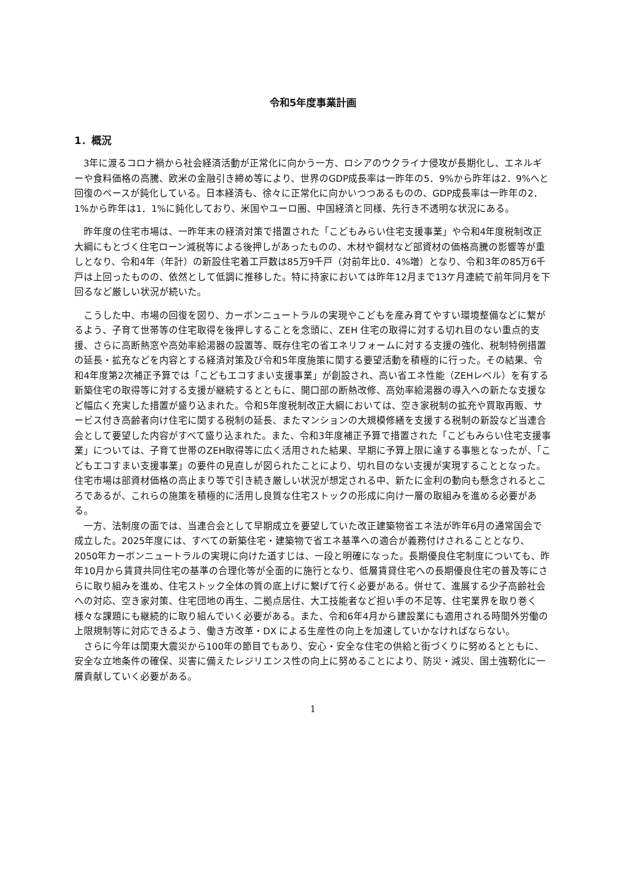令和5年度事業計画
1．概況
3年に渡るコロナ禍から社会経済活動が正常化に向かう一方、ロシアのウクライナ侵攻が長期化し、エネルギーや食料価格の高騰、欧米の金融引き締め等により、世界のGDP成長率は一昨年の5．9%から昨年は2．9%へと回復のペースが鈍化している。日本経済も、徐々に正常化に向かいつつあるものの、GDP成長率は一昨年の2．1%から昨年は1．1%に鈍化しており、米国やユーロ圏、中国経済と同様、先行き不透明な状況にある。
昨年度の住宅市場は、一昨年末の経済対策で措置された「こどもみらい住宅支援事業」や令和4年度税制改正大綱にもとづく住宅ローン減税等による後押しがあったものの、木材や鋼材など部資材の価格高騰の影響等が重しとなり、令和4年（年計）の新設住宅着工戸数は85万9千戸（対前年比0．4%増）となり、令和3年の85万6千戸は上回ったものの、依然として低調に推移した。特に持家においては昨年12月まで13ケ月連続で前年同月を下回るなど厳しい状況が続いた。
こうした中、市場の回復を図り、カーボンニュートラルの実現やこどもを産み育てやすい環境整備などに繋がるよう、子育て世帯等の住宅取得を後押しすることを念頭に、ZEH 住宅の取得に対する切れ目のない重点的支援、さらに高断熱窓や高効率給湯器の設置等、既存住宅の省エネリフォームに対する支援の強化、税制特例措置の延長・拡充などを内容とする経済対策及び令和5年度施策に関する要望活動を積極的に行った。その結果、令和4年度第2次補正予算では「こどもエコすまい支援事業」が創設され、高い省エネ性能（ZEHレベル）を有する新築住宅の取得等に対する支援が継続するとともに、開口部の断熱改修、高効率給湯器の導入への新たな支援など幅広く充実した措置が盛り込まれた。令和5年度税制改正大綱においては、空き家税制の拡充や買取再販、サービス付き高齢者向け住宅に関する税制の延長、またマンションの大規模修繕を支援する税制の新設など当連合会として要望した内容がすべて盛り込まれた。また、令和3年度補正予算で措置された「こどもみらい住宅支援事業」については、子育て世帯のZEH取得等に広く活用された結果、早期に予算上限に達する事態となったが、「こどもエコすまい支援事業」の要件の見直しが図られたことにより、切れ目のない支援が実現することとなった。住宅市場は部資材価格の高止まり等で引き続き厳しい状況が想定される中、新たに金利の動向も懸念されるところであるが、これらの施策を積極的に活用し良質な住宅ストックの形成に向け一層の取組みを進める必要がある。
一方、法制度の面では、当連合会として早期成立を要望していた改正建築物省エネ法が昨年6月の通常国会で成立した。2025年度には、すべての新築住宅・建築物で省エネ基準への適合が義務付けされることとなり、2050年カーボンニュートラルの実現に向けた道すじは、一段と明確になった。長期優良住宅制度についても、昨年10月から賃貸共同住宅の基準の合理化等が全面的に施行となり、低層賃貸住宅への長期優良住宅の普及等にさらに取り組みを進め、住宅ストック全体の質の底上げに繋げて行く必要がある。併せて、進展する少子高齢社会への対応、空き家対策、住宅団地の再生、二拠点居住、大工技能者など担い手の不足等、住宅業界を取り巻く様々な課題にも継続的に取り組んでいく必要がある。また、令和6年4月から建設業にも適用される時間外労働の上限規制等に対応できるよう、働き方改革・DX による生産性の向上を加速していかなければならない。
さらに今年は関東大震災から100年の節目でもあり、安心・安全な住宅の供給と街づくりに努めるとともに、安全な立地条件の確保、災害に備えたレジリエンス性の向上に努めることにより、防災・減災、国土強靭化に一層貢献していく必要がある。
1